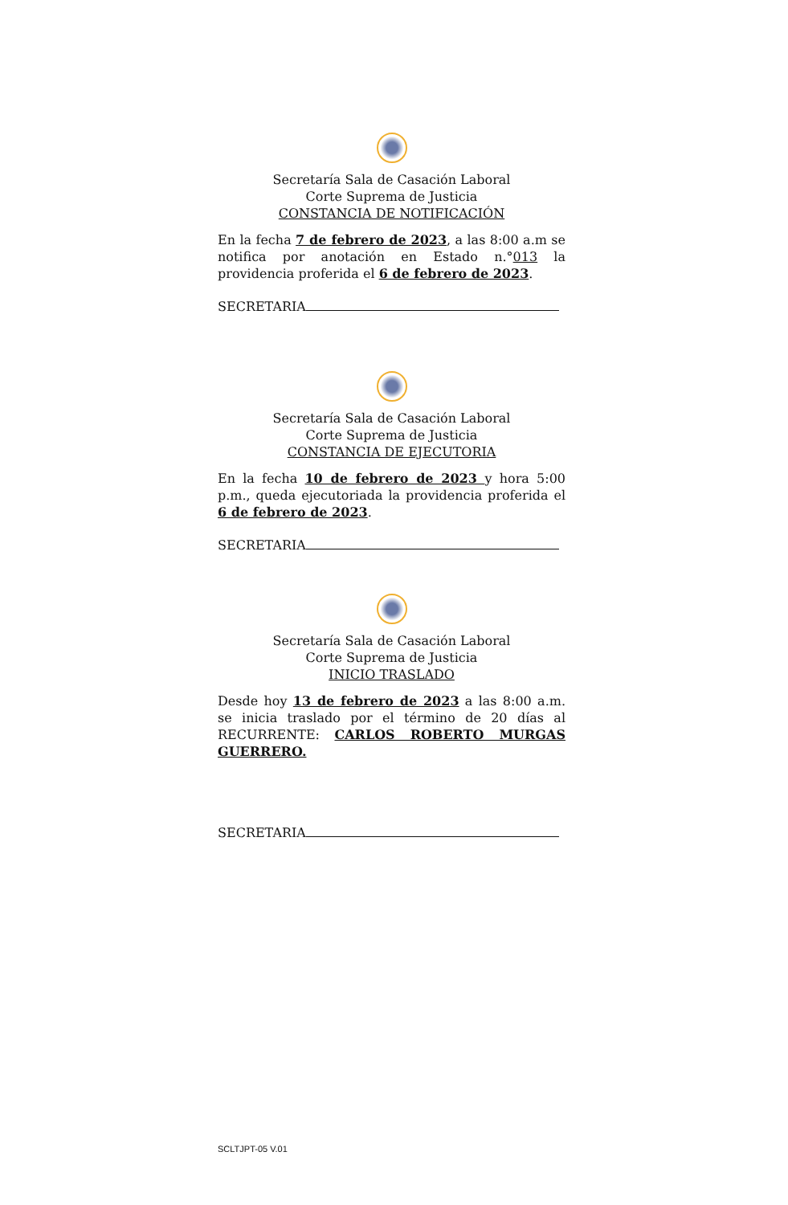Secretaría Sala de Casación Laboral
Corte Suprema de Justicia
CONSTANCIA DE NOTIFICACIÓN
En la fecha 7 de febrero de 2023, a las 8:00 a.m se notifica por anotación en Estado n.°013 la providencia proferida el 6 de febrero de 2023.
SECRETARIA
Secretaría Sala de Casación Laboral
Corte Suprema de Justicia
CONSTANCIA DE EJECUTORIA
En la fecha 10 de febrero de 2023 y hora 5:00 p.m., queda ejecutoriada la providencia proferida el 6 de febrero de 2023.
SECRETARIA
Secretaría Sala de Casación Laboral
Corte Suprema de Justicia
INICIO TRASLADO
Desde hoy 13 de febrero de 2023 a las 8:00 a.m. se inicia traslado por el término de 20 días al RECURRENTE: CARLOS ROBERTO MURGAS GUERRERO.
SECRETARIA
SCLTJPT-05 V.01